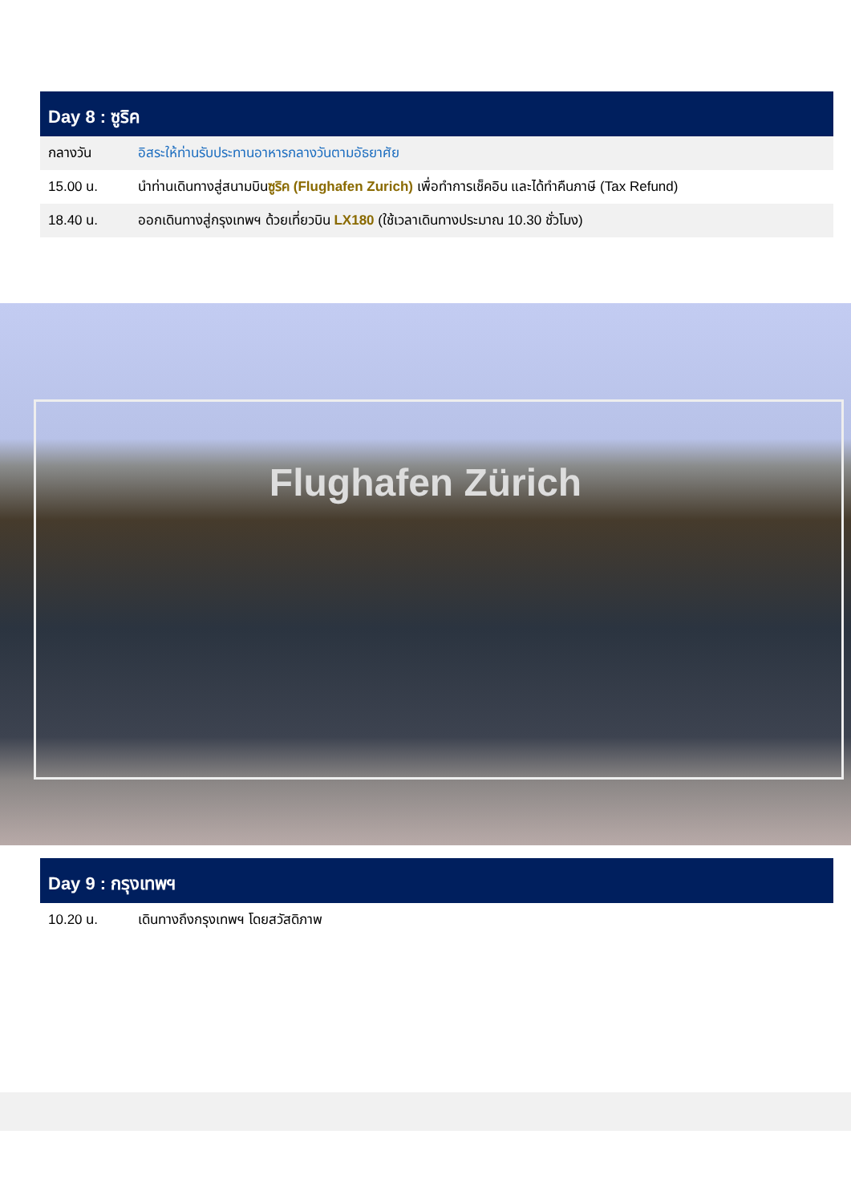Day 8 : ซูริค
| กลางวัน | อิสระให้ท่านรับประทานอาหารกลางวันตามอัธยาศัย |
| 15.00 น. | นำท่านเดินทางสู่สนามบิน ซูริค (Flughafen Zurich) เพื่อทำการเช็คอิน และได้ทำคืนภาษี (Tax Refund) |
| 18.40 น. | ออกเดินทางสู่กรุงเทพฯ ด้วยเที่ยวบิน LX180 (ใช้เวลาเดินทางประมาณ 10.30 ชั่วโมง) |
Flughafen Zürich
Day 9 : กรุงเทพฯ
| 10.20 น. | เดินทางถึงกรุงเทพฯ โดยสวัสดิภาพ |